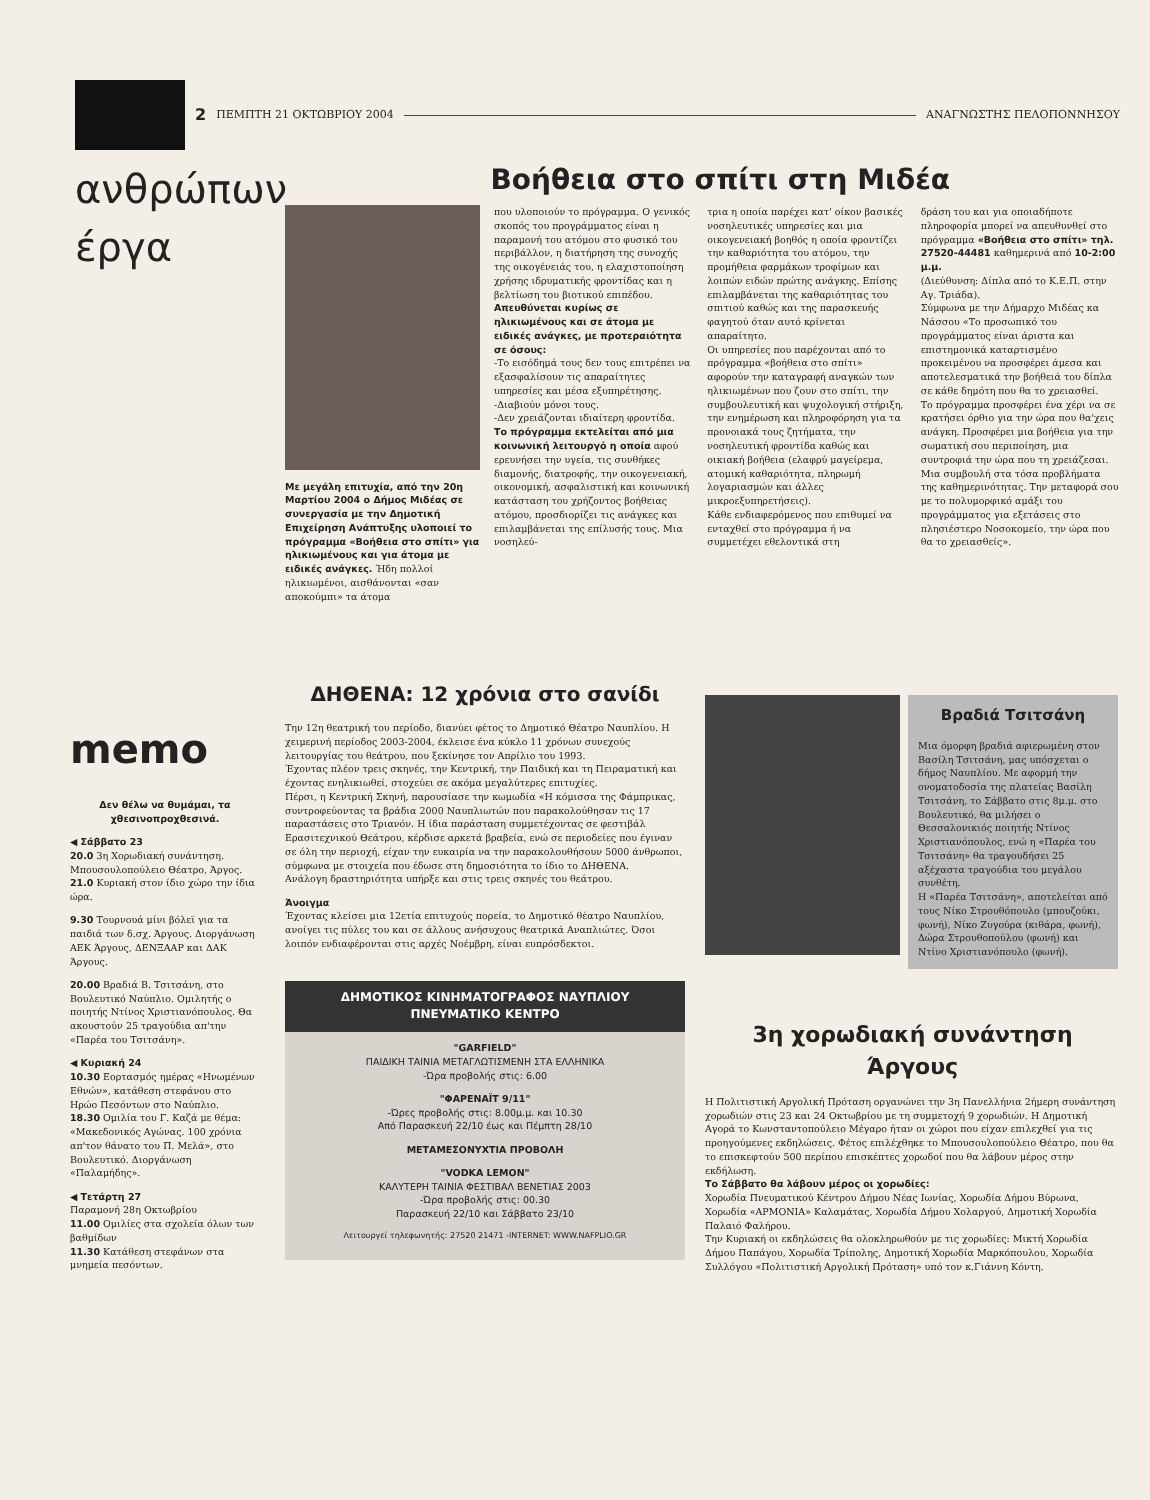2 ΠΕΜΠΤΗ 21 ΟΚΤΩΒΡΙΟΥ 2004
ΑΝΑΓΝΩΣΤΗΣ ΠΕΛΟΠΟΝΝΗΣΟΥ
ανθρώπων έργα
Βοήθεια στο σπίτι στη Μιδέα
Με μεγάλη επιτυχία, από την 20η Μαρτίου 2004 ο Δήμος Μιδέας σε συνεργασία με την Δημοτική Επιχείρηση Ανάπτυξης υλοποιεί το πρόγραμμα «Βοήθεια στο σπίτι» για ηλικιωμένους και για άτομα με ειδικές ανάγκες. Ήδη πολλοί ηλικιωμένοι, αισθάνονται «σαν αποκούμπι» τα άτομα
που υλοποιούν το πρόγραμμα. Ο γενικός σκοπός του προγράμματος είναι η παραμονή του ατόμου στο φυσικό του περιβάλλον, η διατήρηση της συνοχής της οικογένειάς του, η ελαχιστοποίηση χρήσης ιδρυματικής φροντίδας και η βελτίωση του βιοτικού επιπέδου. Απευθύνεται κυρίως σε ηλικιωμένους και σε άτομα με ειδικές ανάγκες, με προτεραιότητα σε όσους:
-Το εισόδημά τους δεν τους επιτρέπει να εξασφαλίσουν τις απαραίτητες υπηρεσίες και μέσα εξυπηρέτησης.
-Διαβιούν μόνοι τους.
-Δεν χρειάζονται ιδιαίτερη φροντίδα.
Το πρόγραμμα εκτελείται από μια κοινωνική λειτουργό η οποία αφού ερευνήσει την υγεία, τις συνθήκες διαμονής, διατροφής, την οικογενειακή, οικονομική, ασφαλιστική και κοινωνική κατάσταση του χρήζοντος βοήθειας ατόμου, προσδιορίζει τις ανάγκες και επιλαμβάνεται της επίλυσής τους. Μια νοσηλεύ-
τρια η οποία παρέχει κατ' οίκον βασικές νοσηλευτικές υπηρεσίες και μια οικογενειακή βοηθός η οποία φροντίζει την καθαριότητα του ατόμου, την προμήθεια φαρμάκων τροφίμων και λοιπών ειδών πρώτης ανάγκης. Επίσης επιλαμβάνεται της καθαριότητας του σπιτιού καθώς και της παρασκευής φαγητού όταν αυτό κρίνεται απαραίτητο.
Οι υπηρεσίες που παρέχονται από το πρόγραμμα «βοήθεια στο σπίτι» αφορούν την καταγραφή αναγκών των ηλικιωμένων που ζουν στο σπίτι, την συμβουλευτική και ψυχολογική στήριξη, την ενημέρωση και πληροφόρηση για τα προνοιακά τους ζητήματα, την νοσηλευτική φροντίδα καθώς και οικιακή βοήθεια (ελαφρύ μαγείρεμα, ατομική καθαριότητα, πληρωμή λογαριασμών και άλλες μικροεξυπηρετήσεις).
Κάθε ενδιαφερόμενος που επιθυμεί να ενταχθεί στο πρόγραμμα ή να συμμετέχει εθελοντικά στη
δράση του και για οποιαδήποτε πληροφορία μπορεί να απευθυνθεί στο πρόγραμμα «Βοήθεια στο σπίτι» τηλ. 27520-44481 καθημερινά από 10-2:00 μ.μ.
(Διεύθυνση: Δίπλα από το Κ.Ε.Π. στην Αγ. Τριάδα).
Σύμφωνα με την Δήμαρχο Μιδέας κα Νάσσου «Το προσωπικό του προγράμματος είναι άριστα και επιστημονικά καταρτισμένο προκειμένου να προσφέρει άμεσα και αποτελεσματικά την βοήθειά του δίπλα σε κάθε δημότη που θα το χρειασθεί.
Το πρόγραμμα προσφέρει ένα χέρι να σε κρατήσει όρθιο για την ώρα που θα'χεις ανάγκη. Προσφέρει μια βοήθεια για την σωματική σου περιποίηση, μια συντροφιά την ώρα που τη χρειάζεσαι. Μια συμβουλή στα τόσα προβλήματα της καθημερινότητας. Την μεταφορά σου με το πολυμορφικό αμάξι του προγράμματος για εξετάσεις στο πλησιέστερο Νοσοκομείο, την ώρα που θα το χρειασθείς».
memo
Δεν θέλω να θυμάμαι, τα χθεσινοπροχθεσινά.
◀ Σάββατο 23
20.0 3η Χορωδιακή συνάντηση. Μπουσουλοπούλειο Θέατρο, Άργος.
21.0 Κυριακή στον ίδιο χώρο την ίδια ώρα.
9.30 Τουρνουά μίνι βόλεϊ για τα παιδιά των δ.σχ. Άργους. Διοργάνωση ΑΕΚ Άργους, ΔΕΝΞΑΑΡ και ΔΑΚ Άργους.
20.00 Βραδιά Β. Τσιτσάνη, στο Βουλευτικό Ναύπλιο. Ομιλητής ο ποιητής Ντίνος Χριστιανόπουλος. Θα ακουστούν 25 τραγούδια απ'την «Παρέα του Τσιτσάνη».
◀ Κυριακή 24
10.30 Εορτασμός ημέρας «Ηνωμένων Εθνών», κατάθεση στεφάνου στο Ηρώο Πεσόντων στο Ναύπλιο.
18.30 Ομιλία του Γ. Καζά με θέμα: «Μακεδονικός Αγώνας. 100 χρόνια απ'τον θάνατο του Π. Μελά», στο Βουλευτικό. Διοργάνωση «Παλαμήδης».
◀ Τετάρτη 27
Παραμονή 28η Οκτωβρίου
11.00 Ομιλίες στα σχολεία όλων των βαθμίδων
11.30 Κατάθεση στεφάνων στα μνημεία πεσόντων.
ΔΗΘΕΝΑ: 12 χρόνια στο σανίδι
Την 12η θεατρική του περίοδο, διανύει φέτος το Δημοτικό Θέατρο Ναυπλίου. Η χειμερινή περίοδος 2003-2004, έκλεισε ένα κύκλο 11 χρόνων συνεχούς λειτουργίας του θεάτρου, που ξεκίνησε τον Απρίλιο του 1993.
Έχοντας πλέον τρεις σκηνές, την Κεντρική, την Παιδική και τη Πειραματική και έχοντας ενηλικιωθεί, στοχεύει σε ακόμα μεγαλύτερες επιτυχίες.
Πέρσι, η Κεντρική Σκηνή, παρουσίασε την κωμωδία «Η κόμισσα της Φάμπρικας, συντροφεύοντας τα βράδια 2000 Ναυπλιωτών που παρακολούθησαν τις 17 παραστάσεις στο Τριανόν. Η ίδια παράσταση συμμετέχοντας σε φεστιβάλ Ερασιτεχνικού Θεάτρου, κέρδισε αρκετά βραβεία, ενώ σε περιοδείες που έγιναν σε όλη την περιοχή, είχαν την ευκαιρία να την παρακολουθήσουν 5000 άνθρωποι, σύμφωνα με στοιχεία που έδωσε στη δημοσιότητα το ίδιο το ΔΗΘΕΝΑ.
Ανάλογη δραστηριότητα υπήρξε και στις τρεις σκηνές του θεάτρου.
Άνοιγμα
Έχοντας κλείσει μια 12ετία επιτυχούς πορεία, το Δημοτικό θέατρο Ναυπλίου, ανοίγει τις πύλες του και σε άλλους ανήσυχους θεατρικά Αναπλιώτες. Όσοι λοιπόν ενδιαφέρονται στις αρχές Νοέμβρη, είναι ευπρόσδεκτοι.
ΔΗΜΟΤΙΚΟΣ ΚΙΝΗΜΑΤΟΓΡΑΦΟΣ ΝΑΥΠΛΙΟΥ
ΠΝΕΥΜΑΤΙΚΟ ΚΕΝΤΡΟ
"GARFIELD"
ΠΑΙΔΙΚΗ ΤΑΙΝΙΑ ΜΕΤΑΓΛΩΤΙΣΜΕΝΗ ΣΤΑ ΕΛΛΗΝΙΚΑ
-Ώρα προβολής στις: 6.00
"ΦΑΡΕΝΑΪΤ 9/11"
-Ώρες προβολής στις: 8.00μ.μ. και 10.30
Από Παρασκευή 22/10 έως και Πέμπτη 28/10
ΜΕΤΑΜΕΣΟΝΥΧΤΙΑ ΠΡΟΒΟΛΗ
"VODKA LEMON"
ΚΑΛΥΤΕΡΗ ΤΑΙΝΙΑ ΦΕΣΤΙΒΑΛ ΒΕΝΕΤΙΑΣ 2003
-Ώρα προβολής στις: 00.30
Παρασκευή 22/10 και Σάββατο 23/10
Λειτουργεί τηλεφωνητής: 27520 21471 -INTERNET: WWW.NAFPLIO.GR
Βραδιά Τσιτσάνη
Μια όμορφη βραδιά αφιερωμένη στον Βασίλη Τσιτσάνη, μας υπόσχεται ο δήμος Ναυπλίου. Με αφορμή την ονοματοδοσία της πλατείας Βασίλη Τσιτσάνη, το Σάββατο στις 8μ.μ. στο Βουλευτικό, θα μιλήσει ο Θεσσαλονικιός ποιητής Ντίνος Χριστιανόπουλος, ενώ η «Παρέα του Τσιτσάνη» θα τραγουδήσει 25 αξέχαστα τραγούδια του μεγάλου συνθέτη.
Η «Παρέα Τσιτσάνη», αποτελείται από τους Νίκο Στρουθόπουλο (μπουζούκι, φωνή), Νίκο Ζυγούρα (κιθάρα, φωνή), Δώρα Στρουθοπούλου (φωνή) και Ντίνο Χριστιανόπουλο (φωνή).
3η χορωδιακή συνάντηση Άργους
Η Πολιτιστική Αργολική Πρόταση οργανώνει την 3η Πανελλήνια 2ήμερη συνάντηση χορωδιών στις 23 και 24 Οκτωβρίου με τη συμμετοχή 9 χορωδιών. Η Δημοτική Αγορά το Κωνσταντοπούλειο Μέγαρο ήταν οι χώροι που είχαν επιλεχθεί για τις προηγούμενες εκδηλώσεις. Φέτος επιλέχθηκε το Μπουσουλοπούλειο Θέατρο, που θα το επισκεφτούν 500 περίπου επισκέπτες χορωδοί που θα λάβουν μέρος στην εκδήλωση.
Το Σάββατο θα λάβουν μέρος οι χορωδίες:
Χορωδία Πνευματικού Κέντρου Δήμου Νέας Ιωνίας, Χορωδία Δήμου Βύρωνα, Χορωδία «ΑΡΜΟΝΙΑ» Καλαμάτας, Χορωδία Δήμου Χολαργού, Δημοτική Χορωδία Παλαιό Φαλήρου.
Την Κυριακή οι εκδηλώσεις θα ολοκληρωθούν με τις χορωδίες: Μικτή Χορωδία Δήμου Παπάγου, Χορωδία Τρίπολης, Δημοτική Χορωδία Μαρκόπουλου, Χορωδία Συλλόγου «Πολιτιστική Αργολική Πρόταση» υπό τον κ.Γιάννη Κόντη.